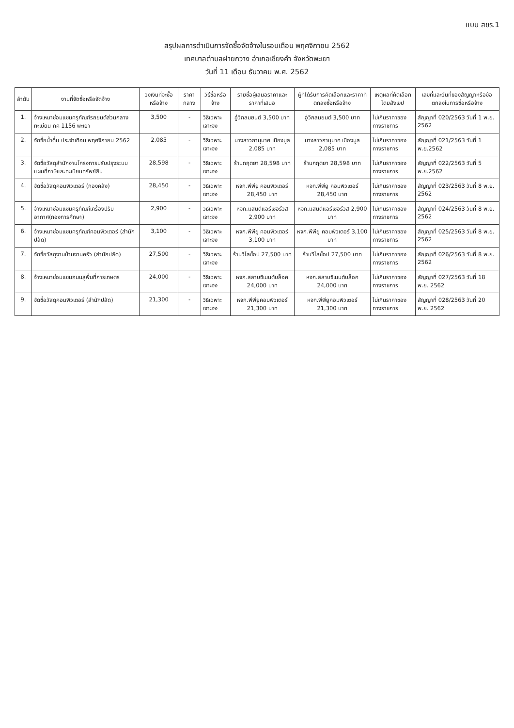แบบ สขร.1
สรุปผลการดำเนินการจัดซื้อจัดจ้างในรอบเดือน พฤศจิกายน 2562
เทศบาลตำบลฝายกวาง อำเภอเชียงคำ จังหวัดพะเยา
วันที่ 11 เดือน ธันวาคม พ.ศ. 2562
| ลำดับ | งานที่จัดซื้อหรือจัดจ้าง | วงเงินที่จะซื้อหรือจ้าง | ราคากลาง | วิธีซื้อหรือจ้าง | รายชื่อผู้เสนอราคาและราคาที่เสนอ | ผู้ที่ได้รับการคัดเลือกและราคาที่ตกลงซื้อหรือจ้าง | เหตุผลที่คัดเลือกโดยสังเขป | เลขที่และวันที่ของสัญญาหรือข้อตกลงในการซื้อหรือจ้าง |
| --- | --- | --- | --- | --- | --- | --- | --- | --- |
| 1. | จ้างเหมาซ่อมแซมครุภัณฑ์รถยนต์ส่วนกลาง ทะเบียน กค 1156 พะเยา | 3,500 | - | วิธีเฉพาะเจาะจง | อู่วิกลมยนต์ 3,500 บาท | อู่วิกลมยนต์ 3,500 บาท | ไม่เกินราคาของทางราชการ | สัญญาที่ 020/2563 วันที่ 1 พ.ย. 2562 |
| 2. | จัดซื้อน้ำดื่ม ประจำเดือน พฤศจิกายน 2562 | 2,085 | - | วิธีเฉพาะเจาะจง | นางสาวภานุมาศ เมืองมูล 2,085 บาท | นางสาวภานุมาศ เมืองมูล 2,085 บาท | ไม่เกินราคาของทางราชการ | สัญญาที่ 021/2563 วันที่ 1 พ.ย.2562 |
| 3. | จัดซื้อวัสดุสำนักงานโครงการปรับปรุงระบบแผนที่ภาษีและทะเบียนทรัพย์สิน | 28,598 | - | วิธีเฉพาะเจาะจง | ร้านกฤตยา 28,598 บาท | ร้านกฤตยา 28,598 บาท | ไม่เกินราคาของทางราชการ | สัญญาที่ 022/2563 วันที่ 5 พ.ย.2562 |
| 4. | จัดซื้อวัสดุคอมพิวเตอร์ (กองคลัง) | 28,450 | - | วิธีเฉพาะเจาะจง | หจก.พีพียู คอมพิวเตอร์ 28,450 บาท | หจก.พีพียู คอมพิวเตอร์ 28,450 บาท | ไม่เกินราคาของทางราชการ | สัญญาที่ 023/2563 วันที่ 8 พ.ย. 2562 |
| 5. | จ้างเหมาซ่อมแซมครุภัณฑ์เครื่องปรับอากาศ(กองการศึกษา) | 2,900 | - | วิธีเฉพาะเจาะจง | หจก.แสนดีแอร์เซอร์วิส 2,900 บาท | หจก.แสนดีแอร์เซอร์วิส 2,900 บาท | ไม่เกินราคาของทางราชการ | สัญญาที่ 024/2563 วันที่ 8 พ.ย. 2562 |
| 6. | จ้างเหมาซ่อมแซมครุภัณฑ์คอมพิวเตอร์ (สำนักปลัด) | 3,100 | - | วิธีเฉพาะเจาะจง | หจก.พีพียู คอมพิวเตอร์ 3,100 บาท | หจก.พีพียู คอมพิวเตอร์ 3,100 บาท | ไม่เกินราคาของทางราชการ | สัญญาที่ 025/2563 วันที่ 8 พ.ย. 2562 |
| 7. | จัดซื้อวัสดุงานบ้านงานครัว (สำนักปลัด) | 27,500 | - | วิธีเฉพาะเจาะจง | ร้านวีไลช็อป 27,500 บาท | ร้านวีไลช็อป 27,500 บาท | ไม่เกินราคาของทางราชการ | สัญญาที่ 026/2563 วันที่ 8 พ.ย. 2562 |
| 8. | จ้างเหมาซ่อมแซมถนนสู่พื้นที่การเกษตร | 24,000 | - | วิธีเฉพาะเจาะจง | หจก.สลาบซีเมนต์บล็อค 24,000 บาท | หจก.สลาบซีเมนต์บล็อค 24,000 บาท | ไม่เกินราคาของทางราชการ | สัญญาที่ 027/2563 วันที่ 18 พ.ย. 2562 |
| 9. | จัดซื้อวัสดุคอมพิวเตอร์ (สำนักปลัด) | 21,300 | - | วิธีเฉพาะเจาะจง | หจก.พีพียูคอมพิวเตอร์ 21,300 บาท | หจก.พีพียูคอมพิวเตอร์ 21,300 บาท | ไม่เกินราคาของทางราชการ | สัญญาที่ 028/2563 วันที่ 20 พ.ย. 2562 |